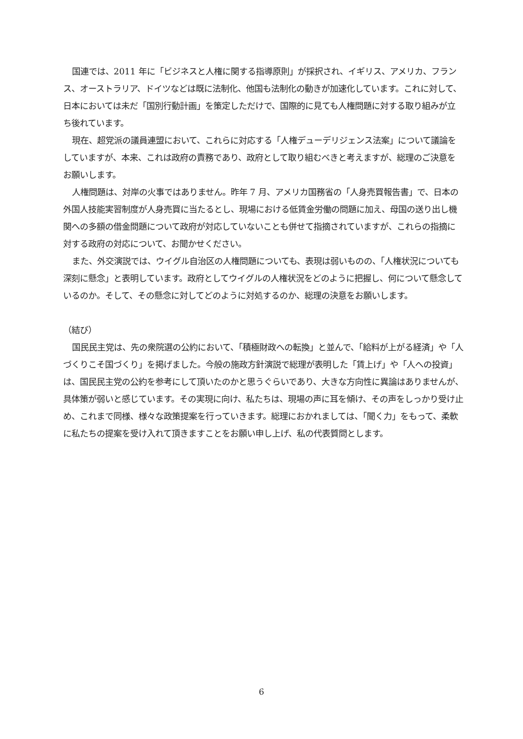国連では、2011 年に「ビジネスと人権に関する指導原則」が採択され、イギリス、アメリカ、フランス、オーストラリア、ドイツなどは既に法制化、他国も法制化の動きが加速化しています。これに対して、日本においては未だ「国別行動計画」を策定しただけで、国際的に見ても人権問題に対する取り組みが立ち後れています。
現在、超党派の議員連盟において、これらに対応する「人権デューデリジェンス法案」について議論をしていますが、本来、これは政府の責務であり、政府として取り組むべきと考えますが、総理のご決意をお願いします。
人権問題は、対岸の火事ではありません。昨年 7 月、アメリカ国務省の「人身売買報告書」で、日本の外国人技能実習制度が人身売買に当たるとし、現場における低賃金労働の問題に加え、母国の送り出し機関への多額の借金問題について政府が対応していないことも併せて指摘されていますが、これらの指摘に対する政府の対応について、お聞かせください。
また、外交演説では、ウイグル自治区の人権問題についても、表現は弱いものの、「人権状況についても深刻に懸念」と表明しています。政府としてウイグルの人権状況をどのように把握し、何について懸念しているのか。そして、その懸念に対してどのように対処するのか、総理の決意をお願いします。
（結び）
国民民主党は、先の衆院選の公約において、「積極財政への転換」と並んで、「給料が上がる経済」や「人づくりこそ国づくり」を掲げました。今般の施政方針演説で総理が表明した「賃上げ」や「人への投資」は、国民民主党の公約を参考にして頂いたのかと思うぐらいであり、大きな方向性に異論はありませんが、具体策が弱いと感じています。その実現に向け、私たちは、現場の声に耳を傾け、その声をしっかり受け止め、これまで同様、様々な政策提案を行っていきます。総理におかれましては、「聞く力」をもって、柔軟に私たちの提案を受け入れて頂きますことをお願い申し上げ、私の代表質問とします。
6